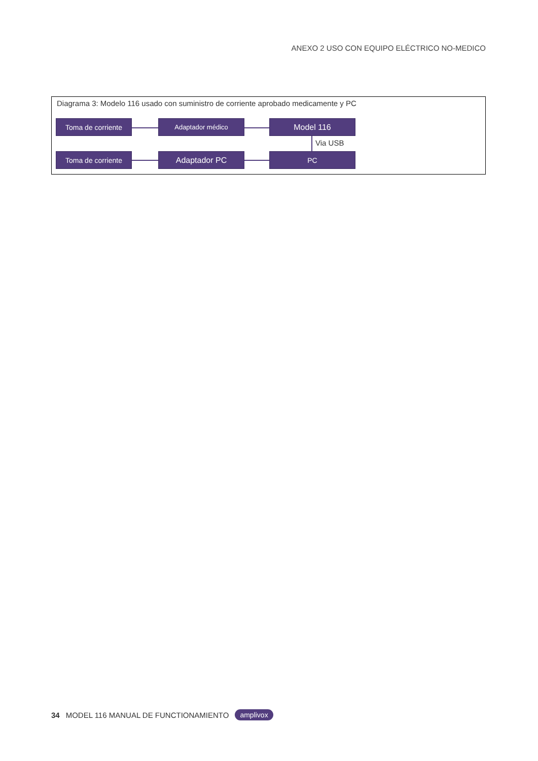ANEXO 2 USO CON EQUIPO ELÉCTRICO NO-MEDICO
Diagrama 3: Modelo 116 usado con suministro de corriente aprobado medicamente y PC
Toma de corriente Adaptador médico Model 116
Via USB
Toma de corriente Adaptador PC PC
34 MODEL 116 MANUAL DE FUNCTIONAMIENTO amplivox